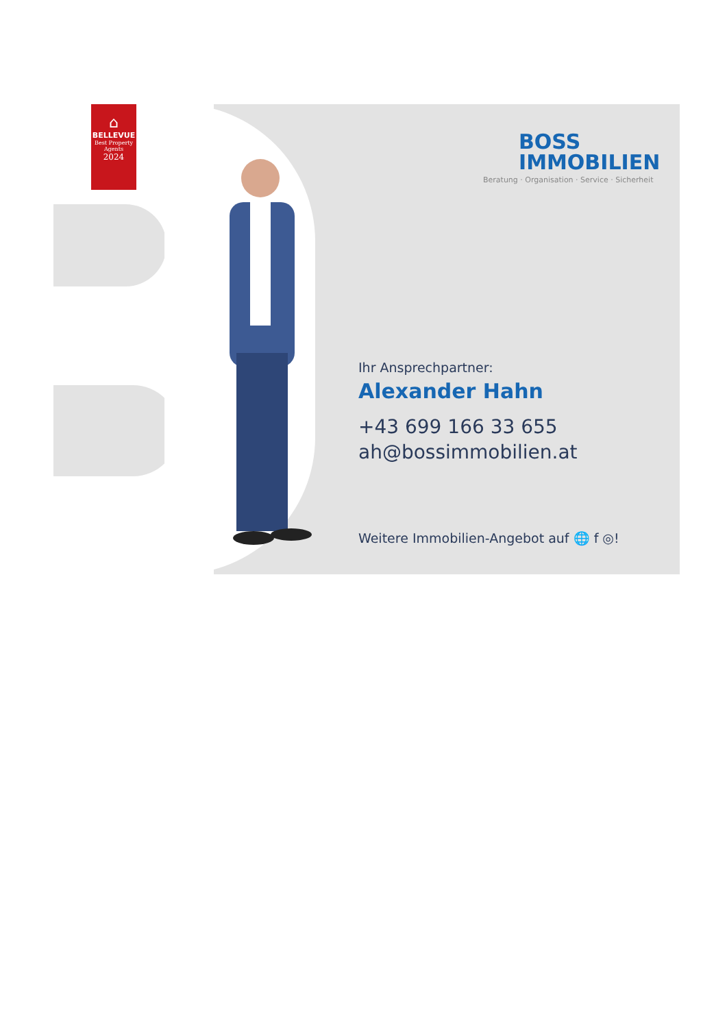⌂
BELLEVUE
Best Property
Agents
2024
BOSS
IMMOBILIEN
Beratung · Organisation · Service · Sicherheit
Ihr Ansprechpartner:
Alexander Hahn
+43 699 166 33 655
ah@bossimmobilien.at
Weitere Immobilien-Angebot auf 🌐 f ◎!